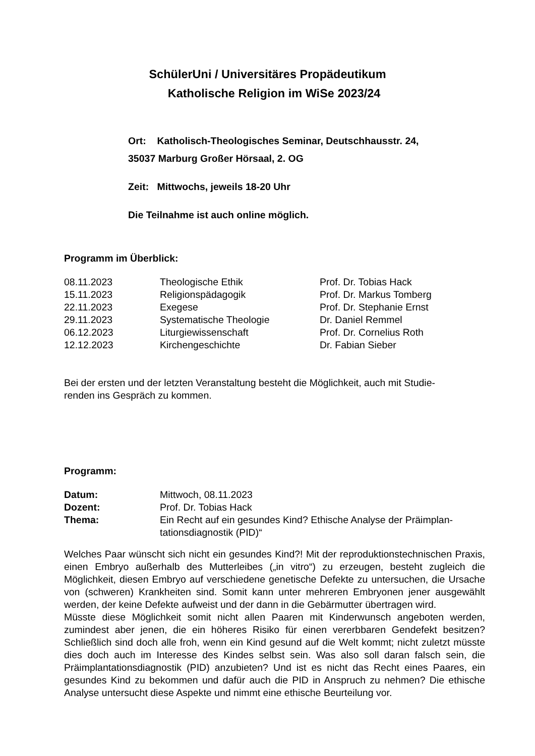SchülerUni / Universitäres Propädeutikum
Katholische Religion im WiSe 2023/24
Ort: Katholisch-Theologisches Seminar, Deutschhausstr. 24,
35037 Marburg Großer Hörsaal, 2. OG
Zeit: Mittwochs, jeweils 18-20 Uhr
Die Teilnahme ist auch online möglich.
Programm im Überblick:
| 08.11.2023 | Theologische Ethik | Prof. Dr. Tobias Hack |
| 15.11.2023 | Religionspädagogik | Prof. Dr. Markus Tomberg |
| 22.11.2023 | Exegese | Prof. Dr. Stephanie Ernst |
| 29.11.2023 | Systematische Theologie | Dr. Daniel Remmel |
| 06.12.2023 | Liturgiewissenschaft | Prof. Dr. Cornelius Roth |
| 12.12.2023 | Kirchengeschichte | Dr. Fabian Sieber |
Bei der ersten und der letzten Veranstaltung besteht die Möglichkeit, auch mit Studie-
renden ins Gespräch zu kommen.
Programm:
| Datum: | Mittwoch, 08.11.2023 |
| Dozent: | Prof. Dr. Tobias Hack |
| Thema: | Ein Recht auf ein gesundes Kind? Ethische Analyse der Präimplan- tationsdiagnostik (PID)“ |
Welches Paar wünscht sich nicht ein gesundes Kind?! Mit der reproduktionstechnischen Praxis, einen Embryo außerhalb des Mutterleibes („in vitro“) zu erzeugen, besteht zugleich die Möglichkeit, diesen Embryo auf verschiedene genetische Defekte zu untersuchen, die Ursache von (schweren) Krankheiten sind. Somit kann unter mehreren Embryonen jener ausgewählt werden, der keine Defekte aufweist und der dann in die Gebärmutter übertragen wird.
Müsste diese Möglichkeit somit nicht allen Paaren mit Kinderwunsch angeboten werden, zumindest aber jenen, die ein höheres Risiko für einen vererbbaren Gendefekt besitzen? Schließlich sind doch alle froh, wenn ein Kind gesund auf die Welt kommt; nicht zuletzt müsste dies doch auch im Interesse des Kindes selbst sein. Was also soll daran falsch sein, die Präimplantationsdiagnostik (PID) anzubieten? Und ist es nicht das Recht eines Paares, ein gesundes Kind zu bekommen und dafür auch die PID in Anspruch zu nehmen? Die ethische Analyse untersucht diese Aspekte und nimmt eine ethische Beurteilung vor.